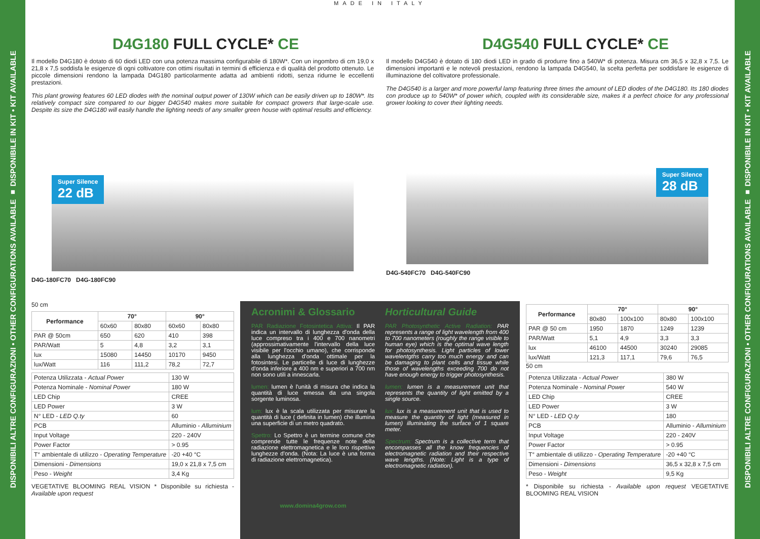DISPONIBILI ALTRE CONFIGURAZIONI • OTHER CONFIGURATIONS AVAILABLE ■ DISPONIBILE IN KIT • KIT AVAILABLE
MADE IN ITALY
D4G180 FULL CYCLE* CE
Il modello D4G180 è dotato di 60 diodi LED con una potenza massima configurabile di 180W*. Con un ingombro di cm 19,0 x 21,8 x 7,5 soddisfa le esigenze di ogni coltivatore con ottimi risultati in termini di efficienza e di qualità del prodotto ottenuto. Le piccole dimensioni rendono la lampada D4G180 particolarmente adatta ad ambienti ridotti, senza ridurne le eccellenti prestazioni.
This plant growing features 60 LED diodes with the nominal output power of 130W which can be easily driven up to 180W*. Its relatively compact size compared to our bigger D4G540 makes more suitable for compact growers that large-scale use. Despite its size the D4G180 will easily handle the lighting needs of any smaller green house with optimal results and efficiency.
Super Silence
22 dB
D4G-180FC70 D4G-180FC90
D4G540 FULL CYCLE* CE
Il modello D4G540 è dotato di 180 diodi LED in grado di produrre fino a 540W* di potenza. Misura cm 36,5 x 32,8 x 7,5. Le dimensioni importanti e le notevoli prestazioni, rendono la lampada D4G540, la scelta perfetta per soddisfare le esigenze di illuminazione del coltivatore professionale.
The D4G540 is a larger and more powerful lamp featuring three times the amount of LED diodes of the D4G180. Its 180 diodes con produce up to 540W* of power which, coupled with its considerable size, makes it a perfect choice for any professional grower looking to cover their lighting needs.
Super Silence
28 dB
D4G-540FC70 D4G-540FC90
50 cm
| Performance | 70° | | 90° | |
| --- | --- | --- | --- | --- |
| | 60x60 | 80x80 | 60x60 | 80x80 |
| PAR @ 50cm | 650 | 620 | 410 | 398 |
| PAR/Watt | 5 | 4,8 | 3,2 | 3,1 |
| lux | 15080 | 14450 | 10170 | 9450 |
| lux/Watt | 116 | 111,2 | 78,2 | 72,7 |
| Potenza Utilizzata - Actual Power | 130 W |
| Potenza Nominale - Nominal Power | 180 W |
| LED Chip | CREE |
| LED Power | 3 W |
| N° LED - LED Q.ty | 60 |
| PCB | Alluminio - Alluminium |
| Input Voltage | 220 - 240V |
| Power Factor | > 0.95 |
| T° ambientale di utilizzo - Operating Temperature | -20 +40 °C |
| Dimensioni - Dimensions | 19,0 x 21,8 x 7,5 cm |
| Peso - Weight | 3,4 Kg |
VEGETATIVE BLOOMING REAL VISION * Disponibile su richiesta - Available upon request
Acronimi & Glossario
PAR Radiazione Fotosintetica Attiva: Il PAR indica un intervallo di lunghezza d'onda della luce compreso tra i 400 e 700 nanometri (approssimativamente l'intervallo della luce visibile per l'occhio umano), che corrisponde alla lunghezza d'onda ottimale per la fotosintesi. Le particelle di luce di lunghezze d'onda inferiore a 400 nm e superiori a 700 nm non sono utili a innescarla.
lumen: lumen è l'unità di misura che indica la quantità di luce emessa da una singola sorgente luminosa.
lum: lux è la scala utilizzata per misurare la quantità di luce ( definita in lumen) che illumina una superficie di un metro quadrato.
Spettro: Lo Spettro è un termine comune che comprende tutte le frequenze note della radiazione elettromagnetica e le loro rispettive lunghezze d'onda. (Nota: La luce è una forma di radiazione elettromagnetica).
Horticultural Guide
PAR Photosynthetic Active Radiation: PAR represents a range of light wavelength from 400 to 700 nanometers (roughly the range visible to human eye) which is the optimal wave length for photosynthesis. Light particles of lower wavelentgths carry too much energy and can be damaging to plant cells and tissue while those of wavelengths exceeding 700 do not have enough energy to trigger photosynthesis.
lumen: lumen is a measurement unit that represents the quantity of light emitted by a single source.
lux: lux is a measurement unit that is used to measure the quantity of light (measured in lumen) illuminating the surface of 1 square meter.
Spectrum: Spectrum is a collective term that encompasses all the know frequencies of electromagnetic radiation and their respective wave lengths. (Note: Light is a type of electromagnetic radiation).
www.domina4grow.com
| Performance | 70° | | 90° | |
| --- | --- | --- | --- | --- |
| | 80x80 | 100x100 | 80x80 | 100x100 |
| PAR @ 50 cm | 1950 | 1870 | 1249 | 1239 |
| PAR/Watt | 5,1 | 4,9 | 3,3 | 3,3 |
| lux | 46100 | 44500 | 30240 | 29085 |
| lux/Watt | 121,3 | 117,1 | 79,6 | 76,5 |
50 cm
| Potenza Utilizzata - Actual Power | 380 W |
| Potenza Nominale - Nominal Power | 540 W |
| LED Chip | CREE |
| LED Power | 3 W |
| N° LED - LED Q.ty | 180 |
| PCB | Alluminio - Alluminium |
| Input Voltage | 220 - 240V |
| Power Factor | > 0.95 |
| T° ambientale di utilizzo - Operating Temperature | -20 +40 °C |
| Dimensioni - Dimensions | 36,5 x 32,8 x 7,5 cm |
| Peso - Weight | 9,5 Kg |
* Disponibile su richiesta - Available upon request VEGETATIVE BLOOMING REAL VISION
DISPONIBILI ALTRE CONFIGURAZIONI • OTHER CONFIGURATIONS AVAILABLE ■ DISPONIBILE IN KIT • KIT AVAILABLE